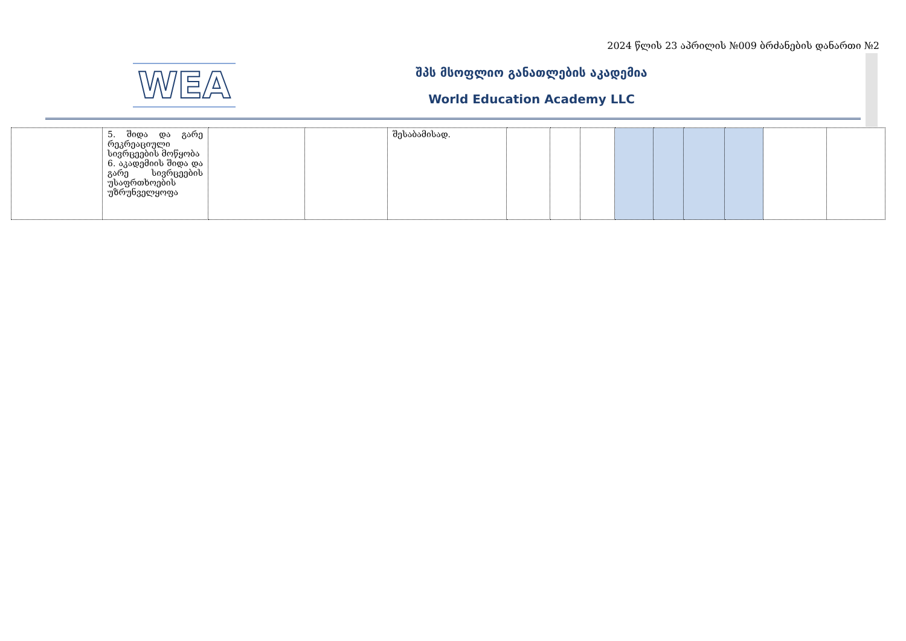2024 წლის 23 აპრილის №009 ბრძანების დანართი №2
WEA შპს მსოფლიო განათლების აკადემია
World Education Academy LLC
| | 5. შიდა და გარე რეკრეაციული სივრცეების მოწყობა 6. აკადემიის შიდა და გარე სივრცეების უსაფრთხოების უზრუნველყოფა | | | შესაბამისად. | | | | | | | | | |